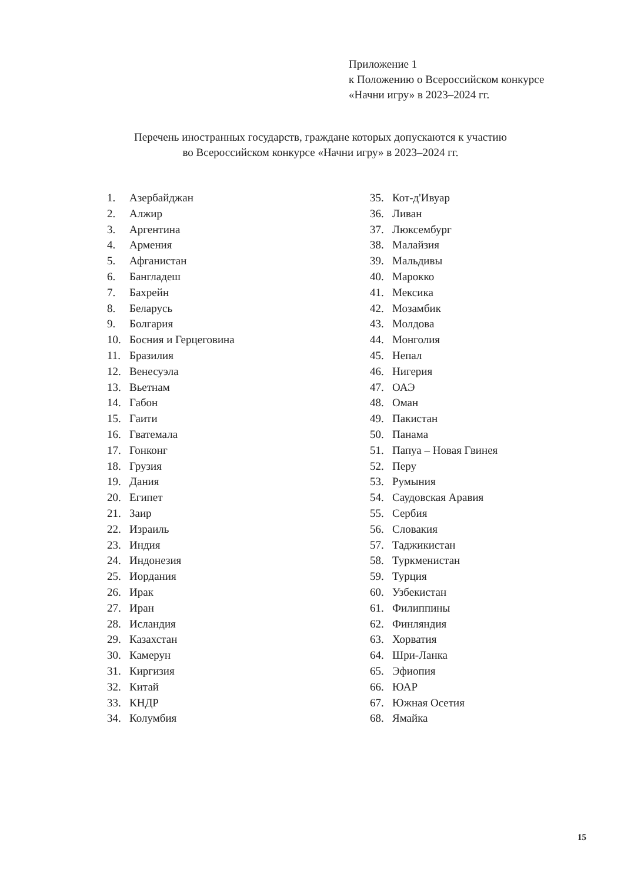Приложение 1
к Положению о Всероссийском конкурсе
«Начни игру» в 2023–2024 гг.
Перечень иностранных государств, граждане которых допускаются к участию
во Всероссийском конкурсе «Начни игру» в 2023–2024 гг.
1. Азербайджан
2. Алжир
3. Аргентина
4. Армения
5. Афганистан
6. Бангладеш
7. Бахрейн
8. Беларусь
9. Болгария
10. Босния и Герцеговина
11. Бразилия
12. Венесуэла
13. Вьетнам
14. Габон
15. Гаити
16. Гватемала
17. Гонконг
18. Грузия
19. Дания
20. Египет
21. Заир
22. Израиль
23. Индия
24. Индонезия
25. Иордания
26. Ирак
27. Иран
28. Исландия
29. Казахстан
30. Камерун
31. Киргизия
32. Китай
33. КНДР
34. Колумбия
35. Кот-д'Ивуар
36. Ливан
37. Люксембург
38. Малайзия
39. Мальдивы
40. Марокко
41. Мексика
42. Мозамбик
43. Молдова
44. Монголия
45. Непал
46. Нигерия
47. ОАЭ
48. Оман
49. Пакистан
50. Панама
51. Папуа – Новая Гвинея
52. Перу
53. Румыния
54. Саудовская Аравия
55. Сербия
56. Словакия
57. Таджикистан
58. Туркменистан
59. Турция
60. Узбекистан
61. Филиппины
62. Финляндия
63. Хорватия
64. Шри-Ланка
65. Эфиопия
66. ЮАР
67. Южная Осетия
68. Ямайка
15